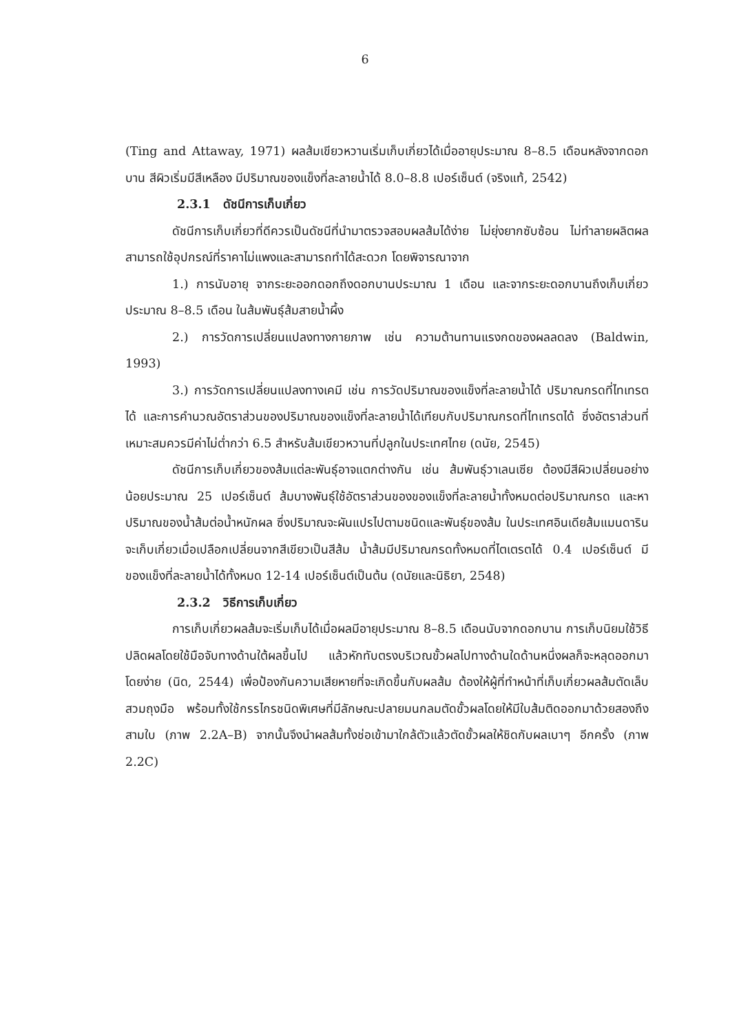6
(Ting and Attaway, 1971) ผลส้มเขียวหวานเริ่มเก็บเกี่ยวได้เมื่ออายุประมาณ 8–8.5 เดือนหลังจากดอกบาน สีผิวเริ่มมีสีเหลือง มีปริมาณของแข็งที่ละลายน้ำได้ 8.0–8.8 เปอร์เซ็นต์ (จริงแท้, 2542)
2.3.1 ดัชนีการเก็บเกี่ยว
ดัชนีการเก็บเกี่ยวที่ดีควรเป็นดัชนีที่นำมาตรวจสอบผลส้มได้ง่าย ไม่ยุ่งยากซับซ้อน ไม่ทำลายผลิตผล สามารถใช้อุปกรณ์ที่ราคาไม่แพงและสามารถทำได้สะดวก โดยพิจารณาจาก
1.) การนับอายุ จากระยะออกดอกถึงดอกบานประมาณ 1 เดือน และจากระยะดอกบานถึงเก็บเกี่ยวประมาณ 8–8.5 เดือน ในส้มพันธุ์ส้มสายน้ำผึ้ง
2.) การวัดการเปลี่ยนแปลงทางกายภาพ เช่น ความต้านทานแรงกดของผลลดลง (Baldwin, 1993)
3.) การวัดการเปลี่ยนแปลงทางเคมี เช่น การวัดปริมาณของแข็งที่ละลายน้ำได้ ปริมาณกรดที่ไทเทรตได้ และการคำนวณอัตราส่วนของปริมาณของแข็งที่ละลายน้ำได้เทียบกับปริมาณกรดที่ไทเทรตได้ ซึ่งอัตราส่วนที่เหมาะสมควรมีค่าไม่ต่ำกว่า 6.5 สำหรับส้มเขียวหวานที่ปลูกในประเทศไทย (ดนัย, 2545)
ดัชนีการเก็บเกี่ยวของส้มแต่ละพันธุ์อาจแตกต่างกัน เช่น ส้มพันธุ์วาเลนเซีย ต้องมีสีผิวเปลี่ยนอย่างน้อยประมาณ 25 เปอร์เซ็นต์ ส้มบางพันธุ์ใช้อัตราส่วนของของแข็งที่ละลายน้ำทั้งหมดต่อปริมาณกรด และหาปริมาณของน้ำส้มต่อน้ำหนักผล ซึ่งปริมาณจะผันแปรไปตามชนิดและพันธุ์ของส้ม ในประเทศอินเดียส้มแมนดารินจะเก็บเกี่ยวเมื่อเปลือกเปลี่ยนจากสีเขียวเป็นสีส้ม น้ำส้มมีปริมาณกรดทั้งหมดที่ไตเตรตได้ 0.4 เปอร์เซ็นต์ มีของแข็งที่ละลายน้ำได้ทั้งหมด 12-14 เปอร์เซ็นต์เป็นต้น (ดนัยและนิธิยา, 2548)
2.3.2 วิธีการเก็บเกี่ยว
การเก็บเกี่ยวผลส้มจะเริ่มเก็บได้เมื่อผลมีอายุประมาณ 8–8.5 เดือนนับจากดอกบาน การเก็บนิยมใช้วิธีปลิดผลโดยใช้มือจับทางด้านใต้ผลขึ้นไป แล้วหักทับตรงบริเวณขั้วผลไปทางด้านใดด้านหนึ่งผลก็จะหลุดออกมาโดยง่าย (นิด, 2544) เพื่อป้องกันความเสียหายที่จะเกิดขึ้นกับผลส้ม ต้องให้ผู้ที่ทำหน้าที่เก็บเกี่ยวผลส้มตัดเล็บ สวมถุงมือ พร้อมทั้งใช้กรรไกรชนิดพิเศษที่มีลักษณะปลายมนกลมตัดขั้วผลโดยให้มีใบส้มติดออกมาด้วยสองถึงสามใบ (ภาพ 2.2A–B) จากนั้นจึงนำผลส้มทั้งช่อเข้ามาใกล้ตัวแล้วตัดขั้วผลให้ชิดกับผลเบาๆ อีกครั้ง (ภาพ 2.2C)